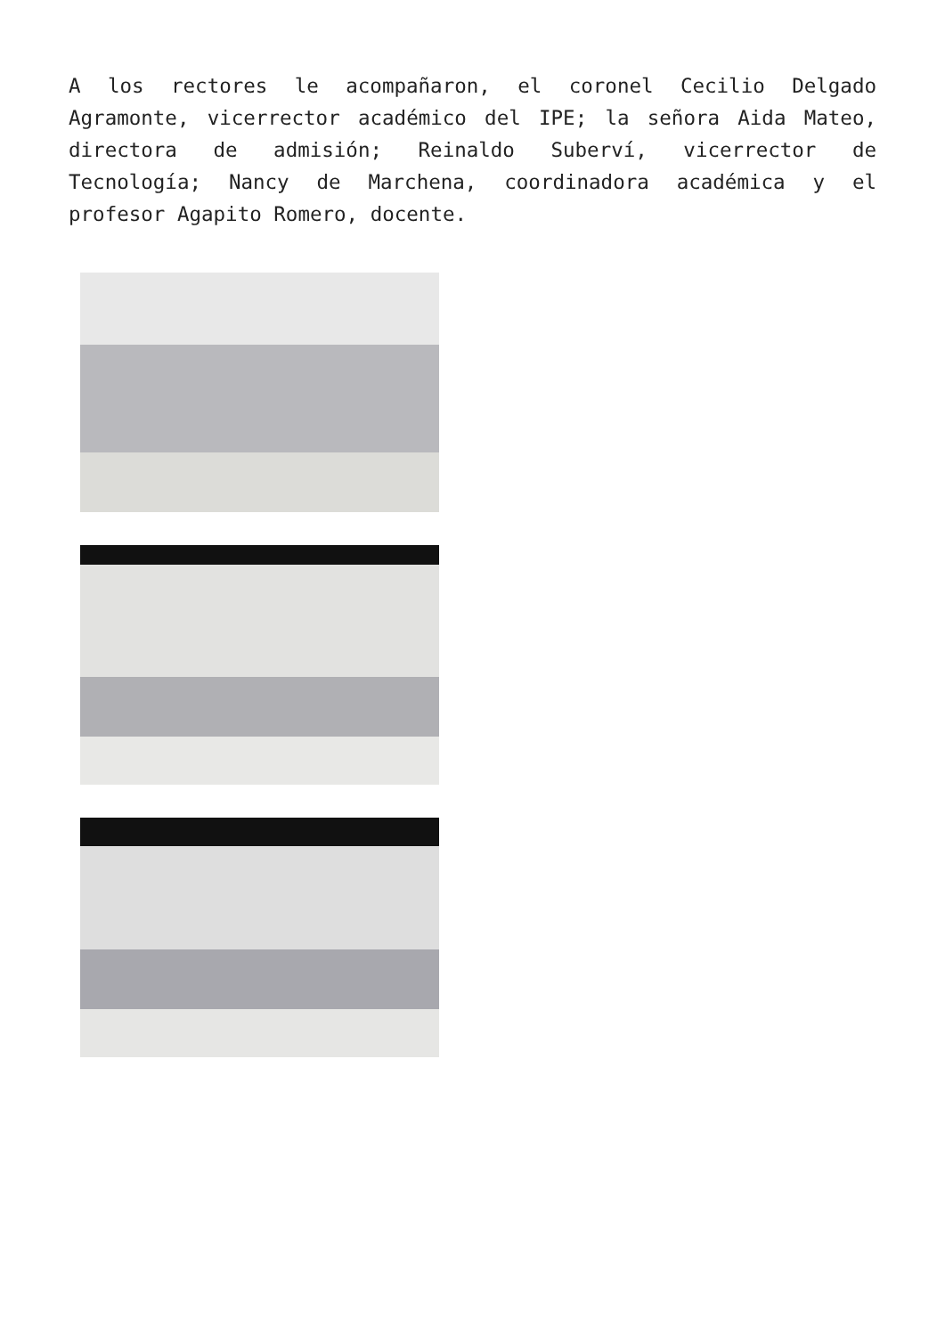A los rectores le acompañaron, el coronel Cecilio Delgado Agramonte, vicerrector académico del IPE; la señora Aida Mateo, directora de admisión; Reinaldo Suberví, vicerrector de Tecnología; Nancy de Marchena, coordinadora académica y el profesor Agapito Romero, docente.